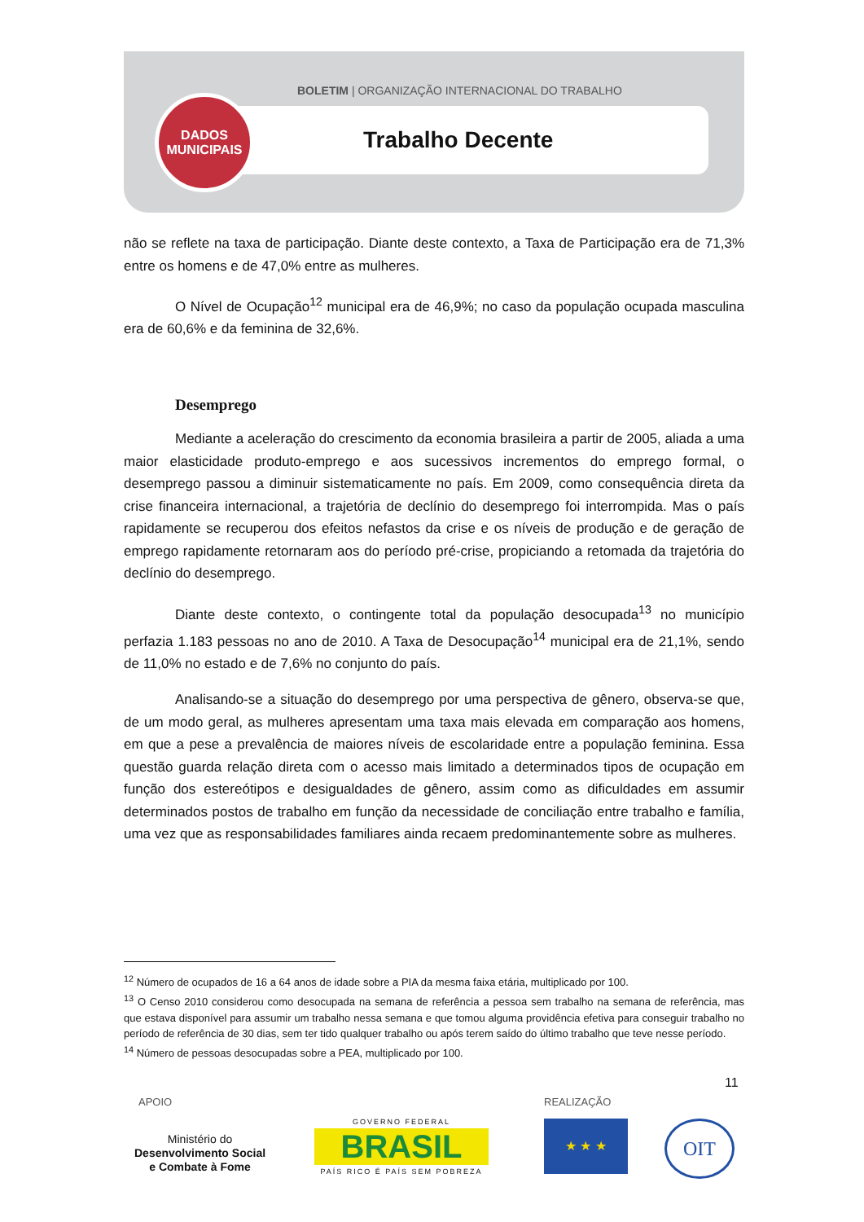BOLETIM | ORGANIZAÇÃO INTERNACIONAL DO TRABALHO
DADOS
MUNICIPAIS
Trabalho Decente
não se reflete na taxa de participação. Diante deste contexto, a Taxa de Participação era de 71,3% entre os homens e de 47,0% entre as mulheres.
O Nível de Ocupação<sup>12</sup> municipal era de 46,9%; no caso da população ocupada masculina era de 60,6% e da feminina de 32,6%.
Desemprego
Mediante a aceleração do crescimento da economia brasileira a partir de 2005, aliada a uma maior elasticidade produto-emprego e aos sucessivos incrementos do emprego formal, o desemprego passou a diminuir sistematicamente no país. Em 2009, como consequência direta da crise financeira internacional, a trajetória de declínio do desemprego foi interrompida. Mas o país rapidamente se recuperou dos efeitos nefastos da crise e os níveis de produção e de geração de emprego rapidamente retornaram aos do período pré-crise, propiciando a retomada da trajetória do declínio do desemprego.
Diante deste contexto, o contingente total da população desocupada<sup>13</sup> no município perfazia 1.183 pessoas no ano de 2010. A Taxa de Desocupação<sup>14</sup> municipal era de 21,1%, sendo de 11,0% no estado e de 7,6% no conjunto do país.
Analisando-se a situação do desemprego por uma perspectiva de gênero, observa-se que, de um modo geral, as mulheres apresentam uma taxa mais elevada em comparação aos homens, em que a pese a prevalência de maiores níveis de escolaridade entre a população feminina. Essa questão guarda relação direta com o acesso mais limitado a determinados tipos de ocupação em função dos estereótipos e desigualdades de gênero, assim como as dificuldades em assumir determinados postos de trabalho em função da necessidade de conciliação entre trabalho e família, uma vez que as responsabilidades familiares ainda recaem predominantemente sobre as mulheres.
<sup>12</sup> Número de ocupados de 16 a 64 anos de idade sobre a PIA da mesma faixa etária, multiplicado por 100.
<sup>13</sup> O Censo 2010 considerou como desocupada na semana de referência a pessoa sem trabalho na semana de referência, mas que estava disponível para assumir um trabalho nessa semana e que tomou alguma providência efetiva para conseguir trabalho no período de referência de 30 dias, sem ter tido qualquer trabalho ou após terem saído do último trabalho que teve nesse período.
<sup>14</sup> Número de pessoas desocupadas sobre a PEA, multiplicado por 100.
11
APOIO REALIZAÇÃO
Ministério do
Desenvolvimento Social
e Combate à Fome
GOVERNO FEDERAL
BRASIL
PAÍS RICO É PAÍS SEM POBREZA
★ ★ ★ OIT